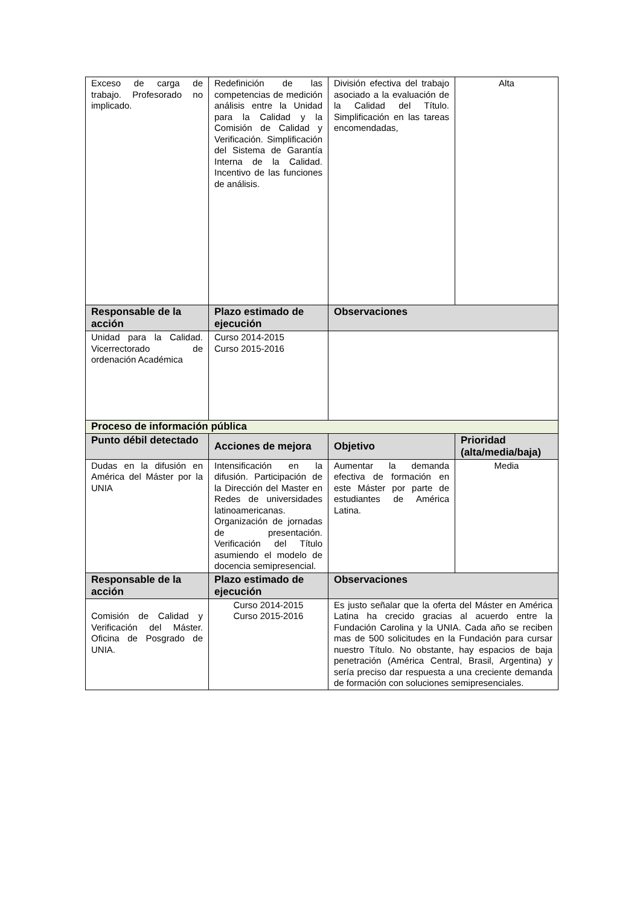| Exceso de carga de trabajo. Profesorado no implicado. | Redefinición de las competencias de medición análisis entre la Unidad para la Calidad y la Comisión de Calidad y Verificación. Simplificación del Sistema de Garantía Interna de la Calidad. Incentivo de las funciones de análisis. | División efectiva del trabajo asociado a la evaluación de la Calidad del Título. Simplificación en las tareas encomendadas, | Alta |
| Responsable de la acción | Plazo estimado de ejecución | Observaciones | |
| Unidad para la Calidad. Vicerrectorado de ordenación Académica | Curso 2014-2015 Curso 2015-2016 | | |
| Proceso de información pública | | | |
| Punto débil detectado | Acciones de mejora | Objetivo | Prioridad (alta/media/baja) |
| Dudas en la difusión en América del Máster por la UNIA | Intensificación en la difusión. Participación de la Dirección del Master en Redes de universidades latinoamericanas. Organización de jornadas de presentación. Verificación del Título asumiendo el modelo de docencia semipresencial. | Aumentar la demanda efectiva de formación en este Máster por parte de estudiantes de América Latina. | Media |
| Responsable de la acción | Plazo estimado de ejecución | Observaciones | |
| Comisión de Calidad y Verificación del Máster. Oficina de Posgrado de UNIA. | Curso 2014-2015 Curso 2015-2016 | Es justo señalar que la oferta del Máster en América Latina ha crecido gracias al acuerdo entre la Fundación Carolina y la UNIA. Cada año se reciben mas de 500 solicitudes en la Fundación para cursar nuestro Título. No obstante, hay espacios de baja penetración (América Central, Brasil, Argentina) y sería preciso dar respuesta a una creciente demanda de formación con soluciones semipresenciales. | |